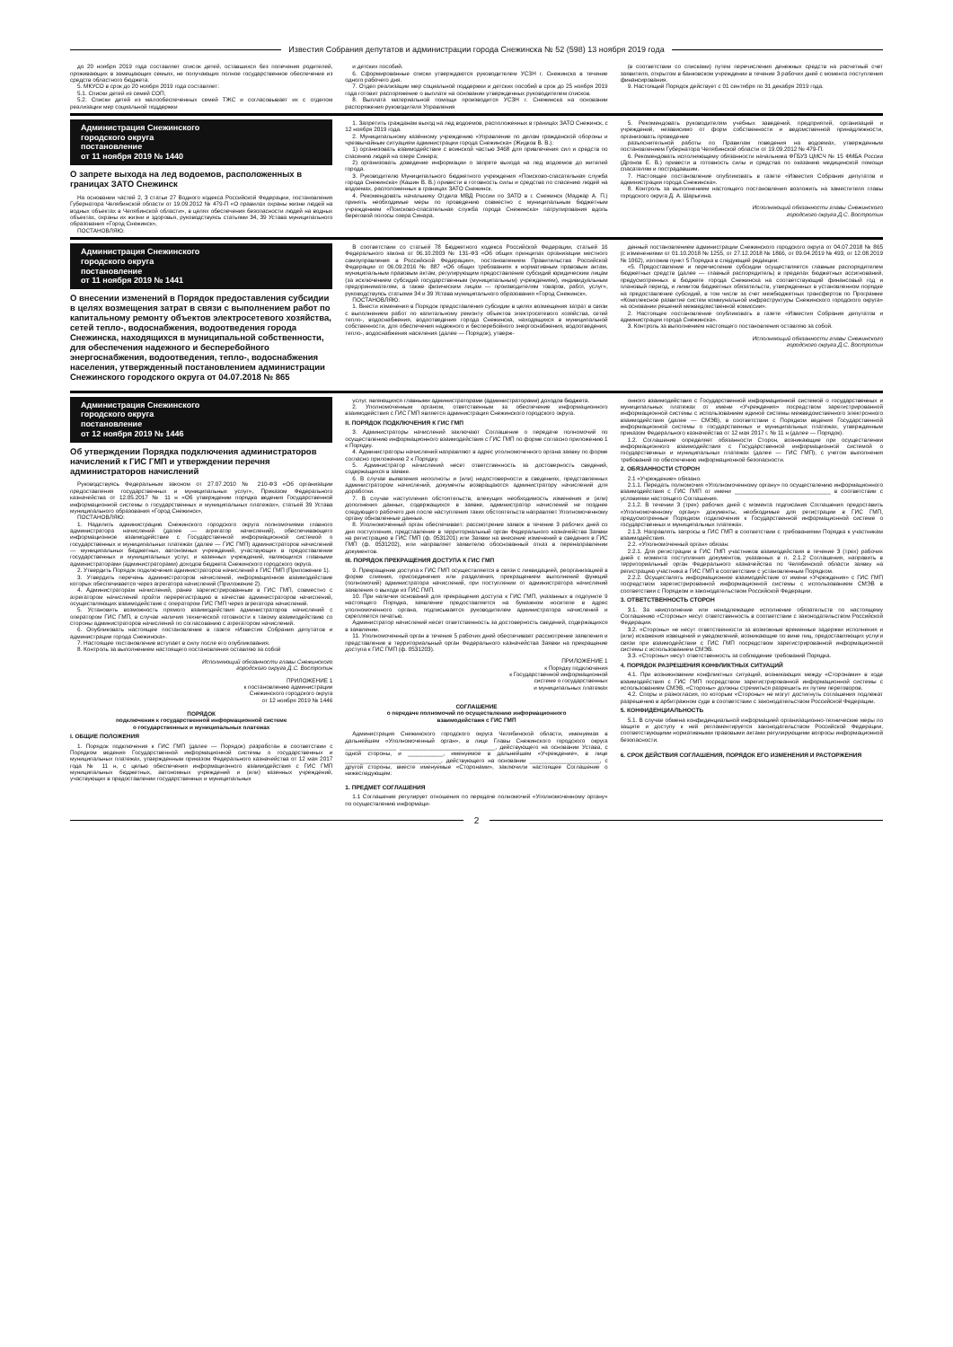Известия Собрания депутатов и администрации города Снежинска № 52 (598) 13 ноября 2019 года
до 20 ноября 2019 года составляет список детей, оставшихся без попечения родителей, проживающих в замещающих семьях, не получающих полное государственное обеспечение из средств областного бюджета.
5. МКУСО в срок до 20 ноября 2019 года составляет:
5.1. Списки детей из семей СОП;
5.2. Списки детей из малообеспеченных семей ТЖС и согласовывает их с отделом реализации мер социальной поддержки
и детских пособий.
6. Сформированные списки утверждаются руководителем УСЗН г. Снежинска в течение одного рабочего дня.
7. Отдел реализации мер социальной поддержки и детских пособий в срок до 25 ноября 2019 года готовит распоряжение о выплате на основании утвержденных руководителем списков.
8. Выплата материальной помощи производится УСЗН г. Снежинска на основании распоряжения руководителя Управления
(в соответствии со списками) путем перечисления денежных средств на расчетный счет заявителя, открытом в банковском учреждении в течение 3 рабочих дней с момента поступления финансирования.
9. Настоящий Порядок действует с 01 сентября по 31 декабря 2019 года.
Администрация Снежинского
городского округа
постановление
от 11 ноября 2019 № 1440
О запрете выхода на лед водоемов, расположенных в границах ЗАТО Снежинск
На основании частей 2, 3 статьи 27 Водного кодекса Российской Федерации, постановления Губернатора Челябинской области от 19.09.2012 № 479-П «О правилах охраны жизни людей на водных объектах в Челябинской области», в целях обеспечения безопасности людей на водных объектах, охраны их жизни и здоровья, руководствуясь статьями 34, 39 Устава муниципального образования «Город Снежинск»,
ПОСТАНОВЛЯЮ:
1. Запретить гражданам выход на лед водоемов, расположенных в границах ЗАТО Снежинск, с 12 ноября 2019 года.
2. Муниципальному казённому учреждению «Управление по делам гражданской обороны и чрезвычайным ситуациям администрации города Снежинска» (Жидков В. В.):
1) организовать взаимодействие с воинской частью 3468 для привлечения сил и средств по спасению людей на озере Синара;
2) организовать доведение информации о запрете выхода на лед водоемов до жителей города.
3. Руководителю Муниципального бюджетного учреждения «Поисково-спасательная служба города Снежинска» (Кашин В. В.) привести в готовность силы и средства по спасению людей на водоемах, расположенных в границах ЗАТО Снежинск.
4. Рекомендовать начальнику Отдела МВД России по ЗАТО в г. Снежинск (Маджар А. П.) принять необходимые меры по проведению совместно с муниципальным бюджетным учреждением «Поисково-спасательная служба города Снежинска» патрулирования вдоль береговой полосы озера Синара.
5. Рекомендовать руководителям учебных заведений, предприятий, организаций и учреждений, независимо от форм собственности и ведомственной принадлежности, организовать проведение
разъяснительной работы по Правилам поведения на водоемах, утвержденным постановлением Губернатора Челябинской области от 19.09.2012 № 479-П.
6. Рекомендовать исполняющему обязанности начальника ФГБУЗ ЦМСЧ № 15 ФМБА России (Дронов Е. В.) привести в готовность силы и средства по оказанию медицинской помощи спасателям и пострадавшим.
7. Настоящее постановление опубликовать в газете «Известия Собрания депутатов и администрации города Снежинска».
8. Контроль за выполнением настоящего постановления возложить на заместителя главы городского округа Д. А. Шарыгина.
Исполняющий обязанности главы Снежинского
городского округа Д.С. Востротин
Администрация Снежинского
городского округа
постановление
от 11 ноября 2019 № 1441
О внесении изменений в Порядок предоставления субсидии в целях возмещения затрат в связи с выполнением работ по капитальному ремонту объектов электросетевого хозяйства, сетей тепло-, водоснабжения, водоотведения города Снежинска, находящихся в муниципальной собственности, для обеспечения надежного и бесперебойного энергоснабжения, водоотведения, тепло-, водоснабжения населения, утвержденный постановлением администрации Снежинского городского округа от 04.07.2018 № 865
В соответствии со статьей 78 Бюджетного кодекса Российской Федерации, статьей 16 Федерального закона от 06.10.2003 № 131-ФЗ «Об общих принципах организации местного самоуправления в Российской Федерации», постановлением Правительства Российской Федерации от 06.09.2016 № 887 «Об общих требованиях к нормативным правовым актам, муниципальным правовым актам, регулирующим предоставление субсидий юридическим лицам (за исключением субсидий государственным (муниципальным) учреждениям), индивидуальным предпринимателям, а также физическим лицам — производителям товаров, работ, услуг», руководствуясь статьями 34 и 39 Устава муниципального образования «Город Снежинск»,
ПОСТАНОВЛЯЮ:
1. Внести изменения в Порядок предоставления субсидии в целях возмещения затрат в связи с выполнением работ по капитальному ремонту объектов электросетевого хозяйства, сетей тепло-, водоснабжения, водоотведения города Снежинска, находящихся в муниципальной собственности, для обеспечения надежного и бесперебойного энергоснабжения, водоотведения, тепло-, водоснабжения населения (далее — Порядок), утверж-
денный постановлением администрации Снежинского городского округа от 04.07.2018 № 865 (с изменениями от 01.10.2018 № 1255, от 27.12.2018 № 1866, от 09.04.2019 № 493, от 12.08.2019 № 1062), изложив пункт 5 Порядка в следующей редакции:
«5. Предоставление и перечисление субсидии осуществляется главным распорядителем бюджетных средств (далее — главный распорядитель) в пределах бюджетных ассигнований, предусмотренных в бюджете города Снежинска на соответствующий финансовый год и плановый период, и лимитов бюджетных обязательств, утвержденных в установленном порядке на предоставление субсидий, в том числе за счет межбюджетных трансфертов по Программе «Комплексное развитие систем коммунальной инфраструктуры Снежинского городского округа» на основании решений межведомственной комиссии».
2. Настоящее постановление опубликовать в газете «Известия Собрания депутатов и администрации города Снежинска».
3. Контроль за выполнением настоящего постановления оставляю за собой.
Исполняющий обязанности главы Снежинского
городского округа Д.С. Востротин
Администрация Снежинского
городского округа
постановление
от 12 ноября 2019 № 1446
Об утверждении Порядка подключения администраторов начислений к ГИС ГМП и утверждении перечня администраторов начислений
Руководствуясь Федеральным законом от 27.07.2010 № 210-ФЗ «Об организации предоставления государственных и муниципальных услуг», Приказом Федерального казначейства от 12.05.2017 № 11 н «Об утверждении порядка ведения Государственной информационной системы о государственных и муниципальных платежах», статьей 39 Устава муниципального образования «Город Снежинск»,
ПОСТАНОВЛЯЮ:
1. Наделить администрацию Снежинского городского округа полномочиями главного администратора начислений (далее — агрегатор начислений), обеспечивающего информационное взаимодействие с Государственной информационной системой о государственных и муниципальных платежах (далее — ГИС ГМП) администраторов начислений — муниципальных бюджетных, автономных учреждений, участвующих в предоставлении государственных и муниципальных услуг, и казенных учреждений, являющихся главными администраторами (администраторами) доходов бюджета Снежинского городского округа.
2. Утвердить Порядок подключения администраторов начислений к ГИС ГМП (Приложение 1).
3. Утвердить перечень администраторов начислений, информационное взаимодействие которых обеспечивается через агрегатора начислений (Приложение 2).
4. Администраторам начислений, ранее зарегистрированным в ГИС ГМП, совместно с агрегатором начислений пройти перерегистрацию в качестве администраторов начислений, осуществляющих взаимодействие с оператором ГИС ГМП через агрегатора начислений.
5. Установить возможность прямого взаимодействия администраторов начислений с оператором ГИС ГМП, в случае наличия технической готовности к такому взаимодействию со стороны администраторов начислений по согласованию с агрегатором начислений.
6. Опубликовать настоящее постановление в газете «Известия Собрания депутатов и администрации города Снежинска».
7. Настоящее постановление вступает в силу после его опубликования.
8. Контроль за выполнением настоящего постановления оставляю за собой
Исполняющий обязанности главы Снежинского
городского округа Д.С. Востротин
ПРИЛОЖЕНИЕ 1
к постановлению администрации
Снежинского городского округа
от 12 ноября 2019 № 1446
ПОРЯДОК
подключения к государственной информационной системе
о государственных и муниципальных платежах
I. ОБЩИЕ ПОЛОЖЕНИЯ
1. Порядок подключения к ГИС ГМП (далее — Порядок) разработан в соответствии с Порядком ведения Государственной информационной системы о государственных и муниципальных платежах, утвержденным приказом Федерального казначейства от 12 мая 2017 года № 11 н, с целью обеспечения информационного взаимодействия с ГИС ГМП муниципальных бюджетных, автономных учреждений и (или) казенных учреждений, участвующих в предоставлении государственных и муниципальных
услуг, являющихся главными администраторами (администраторами) доходов бюджета.
2. Уполномоченным органом, ответственным за обеспечение информационного взаимодействия с ГИС ГМП является администрация Снежинского городского округа.
II. ПОРЯДОК ПОДКЛЮЧЕНИЯ К ГИС ГМП
3. Администраторы начислений заключают Соглашение о передаче полномочий по осуществлению информационного взаимодействия с ГИС ГМП по форме согласно приложению 1 к Порядку.
4. Администраторы начислений направляют в адрес уполномоченного органа заявку по форме согласно приложению 2 к Порядку.
5. Администратор начислений несет ответственность за достоверность сведений, содержащихся в заявке.
6. В случае выявления неполноты и (или) недостоверности в сведениях, представленных администратором начислений, документы возвращаются администратору начислений для доработки.
7. В случае наступления обстоятельств, влекущих необходимость изменения и (или) дополнения данных, содержащихся в заявке, администратор начислений не позднее следующего рабочего дня после наступления таких обстоятельств направляет Уполномоченному органу обновленные данные.
8. Уполномоченный орган обеспечивает: рассмотрение заявок в течение 3 рабочих дней со дня поступления, представление в территориальный орган Федерального казначейства Заявки на регистрацию в ГИС ГМП (ф. 0531201) или Заявки на внесение изменений в сведения в ГИС ГМП (ф. 0531202), или направляет заявителю обоснованный отказ в перенаправлении документов.
III. ПОРЯДОК ПРЕКРАЩЕНИЯ ДОСТУПА К ГИС ГМП
9. Прекращение доступа к ГИС ГМП осуществляется в связи с ликвидацией, реорганизацией в форме слияния, присоединения или разделения, прекращением выполнений функций (полномочий) администратора начислений, при поступлении от администратора начислений заявления о выходе из ГИС ГМП.
10. При наличии оснований для прекращения доступа к ГИС ГМП, указанных в подпункте 9 настоящего Порядка, заявление предоставляется на бумажном носителе в адрес уполномоченного органа, подписывается руководителем администратора начислений и скрепляется печатью.
Администратор начислений несет ответственность за достоверность сведений, содержащихся в заявлении.
11. Уполномоченный орган в течение 5 рабочих дней обеспечивает рассмотрение заявления и представление в территориальный орган Федерального казначейства Заявки на прекращение доступа к ГИС ГМП (ф. 0531203).
ПРИЛОЖЕНИЕ 1
к Порядку подключения
к Государственной информационной
системе о государственных
и муниципальных платежах
СОГЛАШЕНИЕ
о передаче полномочий по осуществлению информационного
взаимодействия с ГИС ГМП
Администрация Снежинского городского округа Челябинской области, именуемая в дальнейшем «Уполномоченный орган», в лице Главы Снежинского городского округа ________________ ______________________________, действующего на основании Устава, с одной стороны, и ___________, именуемое в дальнейшем «Учреждение», в лице ______________________________, действующего на основании ______________________, с другой стороны, вместе именуемые «Сторонами», заключили настоящее Соглашение о нижеследующем:
1. ПРЕДМЕТ СОГЛАШЕНИЯ
1.1 Соглашение регулирует отношения по передаче полномочий «Уполномоченному органу» по осуществлению информаци-
онного взаимодействия с Государственной информационной системой о государственных и муниципальных платежах от имени «Учреждения» посредством зарегистрированной информационной системы с использованием единой системы межведомственного электронного взаимодействия (далее — СМЭВ), в соответствии с Порядком ведения Государственной информационной системы о государственных и муниципальных платежах, утвержденным приказом Федерального казначейства от 12 мая 2017 г. № 11 н (далее — Порядок).
1.2. Соглашение определяет обязанности Сторон, возникающие при осуществлении информационного взаимодействия с Государственной информационной системой о государственных и муниципальных платежах (далее — ГИС ГМП), с учетом выполнения требований по обеспечению информационной безопасности.
2. ОБЯЗАННОСТИ СТОРОН
2.1 «Учреждение» обязано:
2.1.1. Передать полномочия «Уполномоченному органу» по осуществлению информационного взаимодействия с ГИС ГМП от имени ______________________________ в соответствии с условиями настоящего Соглашения.
2.1.2. В течении 3 (трех) рабочих дней с момента подписания Соглашения предоставить «Уполномоченному органу» документы, необходимые для регистрации в ГИС ГМП, предусмотренные Порядком подключения к Государственной информационной системе о государственных и муниципальных платежах.
2.1.3. Направлять запросы в ГИС ГМП в соответствии с требованиями Порядка к участникам взаимодействия.
2.2. «Уполномоченный орган» обязан:
2.2.1. Для регистрации в ГИС ГМП участников взаимодействия в течение 3 (трех) рабочих дней с момента поступления документов, указанных в п. 2.1.2 Соглашения, направить в территориальный орган Федерального казначейства по Челябинской области заявку на регистрацию участника в ГИС ГМП в соответствии с установленным Порядком.
2.2.2. Осуществлять информационное взаимодействие от имени «Учреждения» с ГИС ГМП посредством зарегистрированной информационной системы с использованием СМЭВ в соответствии с Порядком и законодательством Российской Федерации.
3. ОТВЕТСТВЕННОСТЬ СТОРОН
3.1. За неисполнение или ненадлежащее исполнение обязательств по настоящему Соглашению «Стороны» несут ответственность в соответствии с законодательством Российской Федерации.
3.2. «Стороны» не несут ответственности за возможные временные задержки исполнения и (или) искажения извещений и уведомлений, возникающие по вине лиц, предоставляющих услуги связи при взаимодействии с ГИС ГМП посредством зарегистрированной информационной системы с использованием СМЭВ.
3.3. «Стороны» несут ответственность за соблюдение требований Порядка.
4. ПОРЯДОК РАЗРЕШЕНИЯ КОНФЛИКТНЫХ СИТУАЦИЙ
4.1. При возникновении конфликтных ситуаций, возникающих между «Сторонами» в ходе взаимодействия с ГИС ГМП посредством зарегистрированной информационной системы с использованием СМЭВ, «Стороны» должны стремиться разрешить их путем переговоров.
4.2. Споры и разногласия, по которым «Стороны» не могут достигнуть соглашения подлежат разрешению в арбитражном суде в соответствии с законодательством Российской Федерации.
5. КОНФИДЕНЦИАЛЬНОСТЬ
5.1. В случае обмена конфиденциальной информацией организационно-технические меры по защите и доступу к ней регламентируется законодательством Российской Федерации, соответствующими нормативными правовыми актами регулирующими вопросы информационной безопасности.
6. СРОК ДЕЙСТВИЯ СОГЛАШЕНИЯ, ПОРЯДОК ЕГО ИЗМЕНЕНИЯ И РАСТОРЖЕНИЯ
2